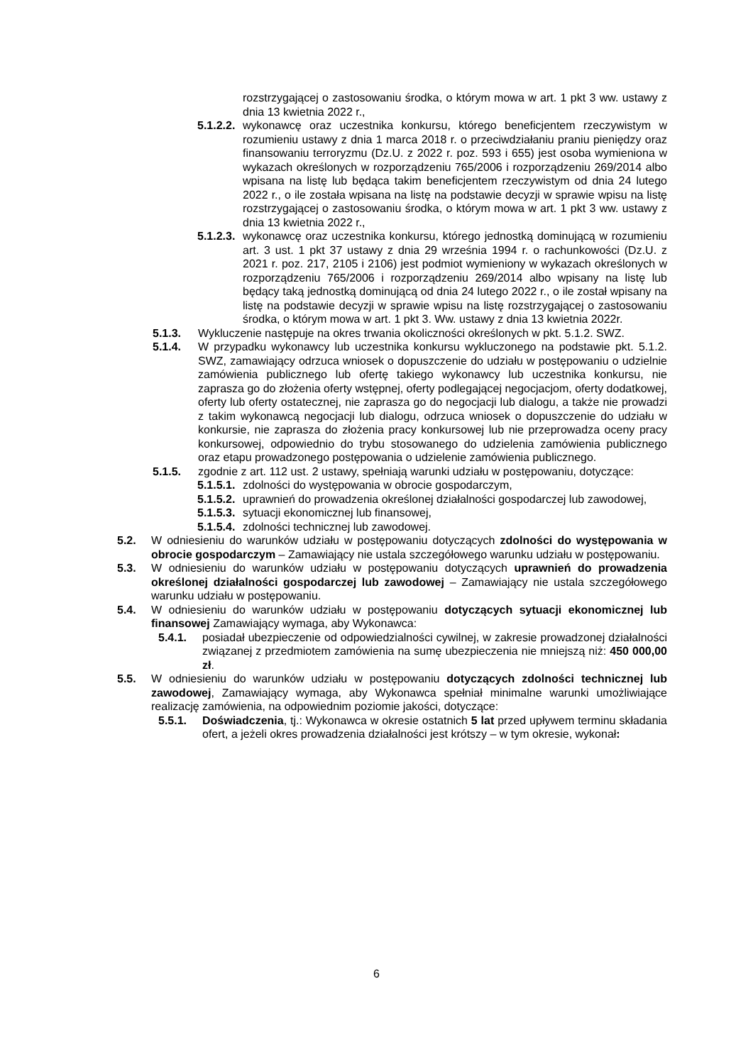rozstrzygającej o zastosowaniu środka, o którym mowa w art. 1 pkt 3 ww. ustawy z dnia 13 kwietnia 2022 r.,
5.1.2.2. wykonawcę oraz uczestnika konkursu, którego beneficjentem rzeczywistym w rozumieniu ustawy z dnia 1 marca 2018 r. o przeciwdziałaniu praniu pieniędzy oraz finansowaniu terroryzmu (Dz.U. z 2022 r. poz. 593 i 655) jest osoba wymieniona w wykazach określonych w rozporządzeniu 765/2006 i rozporządzeniu 269/2014 albo wpisana na listę lub będąca takim beneficjentem rzeczywistym od dnia 24 lutego 2022 r., o ile została wpisana na listę na podstawie decyzji w sprawie wpisu na listę rozstrzygającej o zastosowaniu środka, o którym mowa w art. 1 pkt 3 ww. ustawy z dnia 13 kwietnia 2022 r.,
5.1.2.3. wykonawcę oraz uczestnika konkursu, którego jednostką dominującą w rozumieniu art. 3 ust. 1 pkt 37 ustawy z dnia 29 września 1994 r. o rachunkowości (Dz.U. z 2021 r. poz. 217, 2105 i 2106) jest podmiot wymieniony w wykazach określonych w rozporządzeniu 765/2006 i rozporządzeniu 269/2014 albo wpisany na listę lub będący taką jednostką dominującą od dnia 24 lutego 2022 r., o ile został wpisany na listę na podstawie decyzji w sprawie wpisu na listę rozstrzygającej o zastosowaniu środka, o którym mowa w art. 1 pkt 3. Ww. ustawy z dnia 13 kwietnia 2022r.
5.1.3. Wykluczenie następuje na okres trwania okoliczności określonych w pkt. 5.1.2. SWZ.
5.1.4. W przypadku wykonawcy lub uczestnika konkursu wykluczonego na podstawie pkt. 5.1.2. SWZ, zamawiający odrzuca wniosek o dopuszczenie do udziału w postępowaniu o udzielnie zamówienia publicznego lub ofertę takiego wykonawcy lub uczestnika konkursu, nie zaprasza go do złożenia oferty wstępnej, oferty podlegającej negocjacjom, oferty dodatkowej, oferty lub oferty ostatecznej, nie zaprasza go do negocjacji lub dialogu, a także nie prowadzi z takim wykonawcą negocjacji lub dialogu, odrzuca wniosek o dopuszczenie do udziału w konkursie, nie zaprasza do złożenia pracy konkursowej lub nie przeprowadza oceny pracy konkursowej, odpowiednio do trybu stosowanego do udzielenia zamówienia publicznego oraz etapu prowadzonego postępowania o udzielenie zamówienia publicznego.
5.1.5. zgodnie z art. 112 ust. 2 ustawy, spełniają warunki udziału w postępowaniu, dotyczące:
5.1.5.1. zdolności do występowania w obrocie gospodarczym,
5.1.5.2. uprawnień do prowadzenia określonej działalności gospodarczej lub zawodowej,
5.1.5.3. sytuacji ekonomicznej lub finansowej,
5.1.5.4. zdolności technicznej lub zawodowej.
5.2. W odniesieniu do warunków udziału w postępowaniu dotyczących zdolności do występowania w obrocie gospodarczym – Zamawiający nie ustala szczegółowego warunku udziału w postępowaniu.
5.3. W odniesieniu do warunków udziału w postępowaniu dotyczących uprawnień do prowadzenia określonej działalności gospodarczej lub zawodowej – Zamawiający nie ustala szczegółowego warunku udziału w postępowaniu.
5.4. W odniesieniu do warunków udziału w postępowaniu dotyczących sytuacji ekonomicznej lub finansowej Zamawiający wymaga, aby Wykonawca:
5.4.1. posiadał ubezpieczenie od odpowiedzialności cywilnej, w zakresie prowadzonej działalności związanej z przedmiotem zamówienia na sumę ubezpieczenia nie mniejszą niż: 450 000,00 zł.
5.5. W odniesieniu do warunków udziału w postępowaniu dotyczących zdolności technicznej lub zawodowej, Zamawiający wymaga, aby Wykonawca spełniał minimalne warunki umożliwiające realizację zamówienia, na odpowiednim poziomie jakości, dotyczące:
5.5.1. Doświadczenia, tj.: Wykonawca w okresie ostatnich 5 lat przed upływem terminu składania ofert, a jeżeli okres prowadzenia działalności jest krótszy – w tym okresie, wykonał:
6